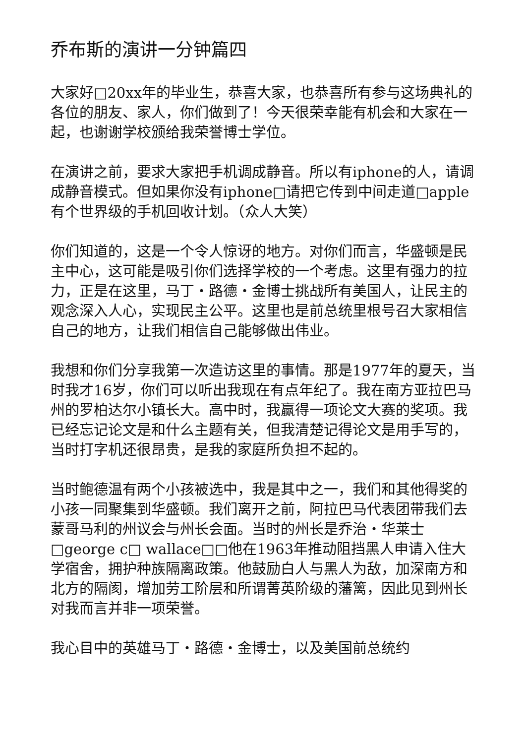乔布斯的演讲一分钟篇四
大家好□20xx年的毕业生，恭喜大家，也恭喜所有参与这场典礼的各位的朋友、家人，你们做到了！今天很荣幸能有机会和大家在一起，也谢谢学校颁给我荣誉博士学位。
在演讲之前，要求大家把手机调成静音。所以有iphone的人，请调成静音模式。但如果你没有iphone□请把它传到中间走道□apple有个世界级的手机回收计划。（众人大笑）
你们知道的，这是一个令人惊讶的地方。对你们而言，华盛顿是民主中心，这可能是吸引你们选择学校的一个考虑。这里有强力的拉力，正是在这里，马丁・路德・金博士挑战所有美国人，让民主的观念深入人心，实现民主公平。这里也是前总统里根号召大家相信自己的地方，让我们相信自己能够做出伟业。
我想和你们分享我第一次造访这里的事情。那是1977年的夏天，当时我才16岁，你们可以听出我现在有点年纪了。我在南方亚拉巴马州的罗柏达尔小镇长大。高中时，我赢得一项论文大赛的奖项。我已经忘记论文是和什么主题有关，但我清楚记得论文是用手写的，当时打字机还很昂贵，是我的家庭所负担不起的。
当时鲍德温有两个小孩被选中，我是其中之一，我们和其他得奖的小孩一同聚集到华盛顿。我们离开之前，阿拉巴马代表团带我们去蒙哥马利的州议会与州长会面。当时的州长是乔治・华莱士□george c□ wallace□□他在1963年推动阻挡黑人申请入住大学宿舍，拥护种族隔离政策。他鼓励白人与黑人为敌，加深南方和北方的隔阂，增加劳工阶层和所谓菁英阶级的藩篱，因此见到州长对我而言并非一项荣誉。
我心目中的英雄马丁・路德・金博士，以及美国前总统约